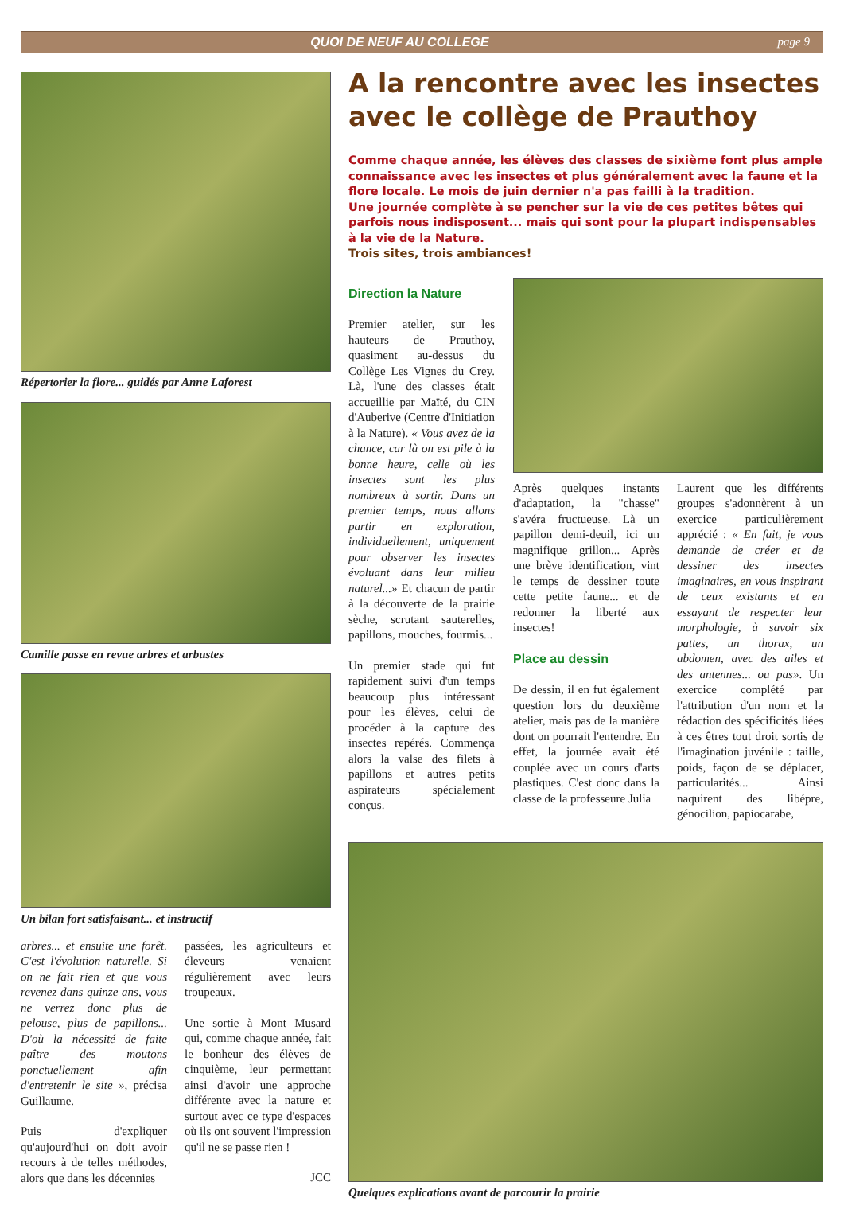QUOI DE NEUF AU COLLEGE page 9
Répertorier la flore... guidés par Anne Laforest
Camille passe en revue arbres et arbustes
Un bilan fort satisfaisant... et instructif
arbres... et ensuite une forêt. C'est l'évolution naturelle. Si on ne fait rien et que vous revenez dans quinze ans, vous ne verrez donc plus de pelouse, plus de papillons... D'où la nécessité de faite paître des moutons ponctuellement afin d'entretenir le site », précisa Guillaume.
Puis d'expliquer qu'aujourd'hui on doit avoir recours à de telles méthodes, alors que dans les décennies
passées, les agriculteurs et éleveurs venaient régulièrement avec leurs troupeaux.
Une sortie à Mont Musard qui, comme chaque année, fait le bonheur des élèves de cinquième, leur permettant ainsi d'avoir une approche différente avec la nature et surtout avec ce type d'espaces où ils ont souvent l'impression qu'il ne se passe rien !
JCC
A la rencontre avec les insectes avec le collège de Prauthoy
Comme chaque année, les élèves des classes de sixième font plus ample connaissance avec les insectes et plus généralement avec la faune et la flore locale. Le mois de juin dernier n'a pas failli à la tradition.
Une journée complète à se pencher sur la vie de ces petites bêtes qui parfois nous indisposent... mais qui sont pour la plupart indispensables à la vie de la Nature.
Trois sites, trois ambiances!
Direction la Nature
Premier atelier, sur les hauteurs de Prauthoy, quasiment au-dessus du Collège Les Vignes du Crey. Là, l'une des classes était accueillie par Maïté, du CIN d'Auberive (Centre d'Initiation à la Nature). « Vous avez de la chance, car là on est pile à la bonne heure, celle où les insectes sont les plus nombreux à sortir. Dans un premier temps, nous allons partir en exploration, individuellement, uniquement pour observer les insectes évoluant dans leur milieu naturel...» Et chacun de partir à la découverte de la prairie sèche, scrutant sauterelles, papillons, mouches, fourmis...
Un premier stade qui fut rapidement suivi d'un temps beaucoup plus intéressant pour les élèves, celui de procéder à la capture des insectes repérés. Commença alors la valse des filets à papillons et autres petits aspirateurs spécialement conçus.
Après quelques instants d'adaptation, la "chasse" s'avéra fructueuse. Là un papillon demi-deuil, ici un magnifique grillon... Après une brève identification, vint le temps de dessiner toute cette petite faune... et de redonner la liberté aux insectes!
Place au dessin
De dessin, il en fut également question lors du deuxième atelier, mais pas de la manière dont on pourrait l'entendre. En effet, la journée avait été couplée avec un cours d'arts plastiques. C'est donc dans la classe de la professeure Julia
Laurent que les différents groupes s'adonnèrent à un exercice particulièrement apprécié : « En fait, je vous demande de créer et de dessiner des insectes imaginaires, en vous inspirant de ceux existants et en essayant de respecter leur morphologie, à savoir six pattes, un thorax, un abdomen, avec des ailes et des antennes... ou pas». Un exercice complété par l'attribution d'un nom et la rédaction des spécificités liées à ces êtres tout droit sortis de l'imagination juvénile : taille, poids, façon de se déplacer, particularités... Ainsi naquirent des libépre, génocilion, papiocarabe,
Quelques explications avant de parcourir la prairie